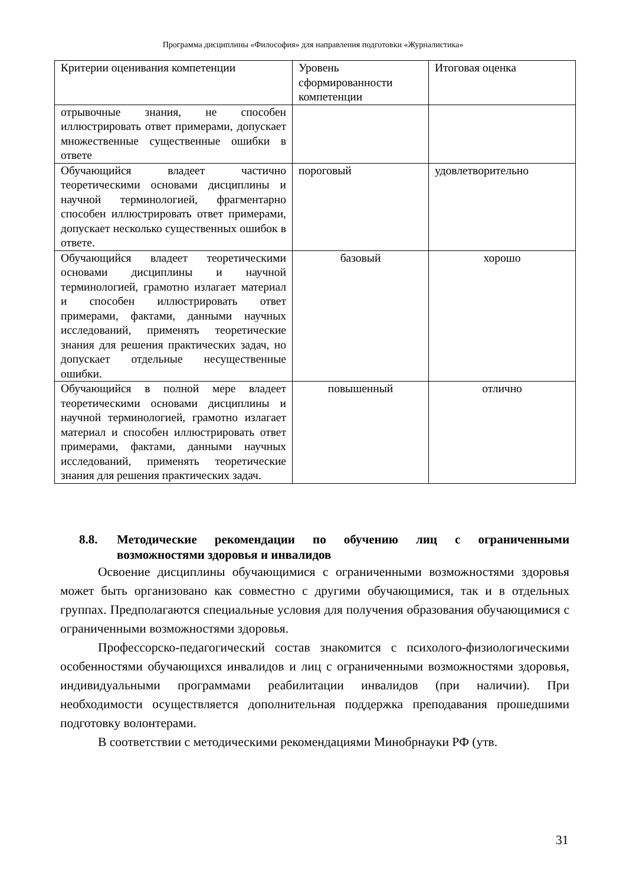Программа дисциплины «Философия» для направления подготовки «Журналистика»
| Критерии оценивания компетенции | Уровень сформированности компетенции | Итоговая оценка |
| отрывочные знания, не способен иллюстрировать ответ примерами, допускает множественные существенные ошибки в ответе | | |
| Обучающийся владеет частично теоретическими основами дисциплины и научной терминологией, фрагментарно способен иллюстрировать ответ примерами, допускает несколько существенных ошибок в ответе. | пороговый | удовлетворительно |
| Обучающийся владеет теоретическими основами дисциплины и научной терминологией, грамотно излагает материал и способен иллюстрировать ответ примерами, фактами, данными научных исследований, применять теоретические знания для решения практических задач, но допускает отдельные несущественные ошибки. | базовый | хорошо |
| Обучающийся в полной мере владеет теоретическими основами дисциплины и научной терминологией, грамотно излагает материал и способен иллюстрировать ответ примерами, фактами, данными научных исследований, применять теоретические знания для решения практических задач. | повышенный | отлично |
8.8. Методические рекомендации по обучению лиц с ограниченными возможностями здоровья и инвалидов
Освоение дисциплины обучающимися с ограниченными возможностями здоровья может быть организовано как совместно с другими обучающимися, так и в отдельных группах. Предполагаются специальные условия для получения образования обучающимися с ограниченными возможностями здоровья.
Профессорско-педагогический состав знакомится с психолого-физиологическими особенностями обучающихся инвалидов и лиц с ограниченными возможностями здоровья, индивидуальными программами реабилитации инвалидов (при наличии). При необходимости осуществляется дополнительная поддержка преподавания прошедшими подготовку волонтерами.
В соответствии с методическими рекомендациями Минобрнауки РФ (утв.
31